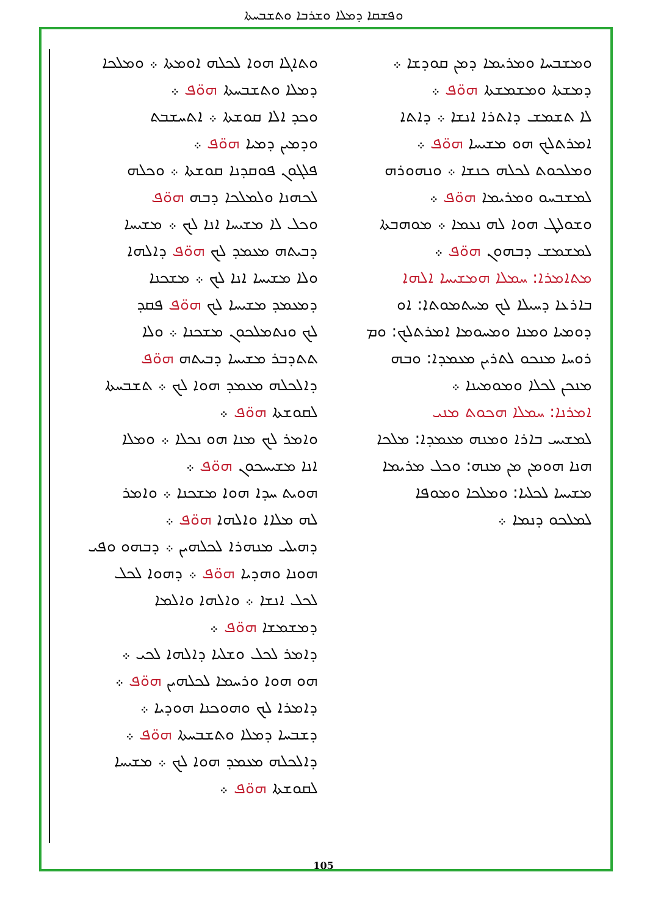ܘܦܫܩܐ ܕܡܠܐ ܘܫܪܒܐ ܘܬܫܒܚܬܐ
ܘܬܐܓܐ ܗܘܐ ܠܟܠܗ ܐܘܡܬܐ ܀ ܘܡܠܟܐ
ܕܡܠܐ ܘܬܫܒܚܬܐ ܗܘ̈ܦ ܀
ܘܟܕ ܐܠܐ ܩܘܫܬܐ ܀ ܐܬܚܫܒܬ
ܘܕܡܝܢ ܕܡܝܐ ܗܘ̈ܦ ܀
ܦܠܓܘܢ ܦܘܩܕܢܐ ܩܘܫܬܐ ܀ ܘܟܠܗ
ܠܟܗܢܐ ܘܠܡܠܟܐ ܕܒܗ ܗܘ̈ܦ
ܘܟܠ ܠܐ ܡܫܝܚܐ ܐܢܐ ܠܟ ܀ ܡܫܝܚܐ
ܕܒܝܬܗ ܡܥܡܕ ܠܟ ܗܘ̈ܦ ܕܐܠܗܐ
ܘܠܐ ܡܫܝܚܐ ܐܢܐ ܠܟ ܀ ܡܫܟܢܐ
ܕܡܥܡܕ ܡܫܝܚܐ ܠܟ ܗܘ̈ܦ ܦܩܕ
ܠܟ ܘܢܬܡܠܟܘܢ ܡܫܟܢܐ ܀ ܘܠܐ
ܬܬܕܒܪ ܡܫܝܚܐ ܕܒܝܬܗ ܗܘ̈ܦ
ܕܐܠܟܠܗ ܡܥܡܕ ܗܘܐ ܠܟ ܀ ܬܫܒܚܬܐ
ܠܩܘܫܬܐ ܗܘ̈ܦ ܀
ܘܐܡܪ ܠܟ ܡܢܐ ܗܘ ܢܟܠܐ ܀ ܘܡܠܐ
ܐܢܐ ܡܫܝܚܟܘܢ ܗܘ̈ܦ ܀
ܗܘܝܬ ܚܕܐ ܗܘܐ ܡܫܟܢܐ ܀ ܘܐܡܪ
ܠܗ ܡܠܐܐ ܘܐܠܗܐ ܗܘ̈ܦ ܀
ܕܗܝܠܝ ܡܢܗܪܐ ܠܟܠܗܝܢ ܀ ܕܒܗܘ ܘܦܝ
ܗܘܢܐ ܘܗܕܝܐ ܗܘ̈ܦ ܀ ܕܗܘܐ ܠܟܠ
ܠܟܠ ܐܢܫܐ ܀ ܘܐܠܗܐ ܘܐܠܡܐ
ܕܡܫܡܫܐ ܗܘ̈ܦ ܀
ܕܐܡܪ ܠܟܠ ܘܫܠܝܐ ܕܐܠܗܐ ܠܟܝ ܀
ܗܘ ܗܘܐ ܘܪܚܡܐ ܠܟܠܗܝܢ ܗܘ̈ܦ ܀
ܕܐܡܪܐ ܠܟ ܘܗܘܟܢܐ ܗܘܕܝܐ ܀
ܕܫܒܚܐ ܕܡܠܐ ܘܬܫܒܚܬܐ ܗܘ̈ܦ ܀
ܕܐܠܟܠܗ ܡܥܡܕ ܗܘܐ ܠܟ ܀ ܡܫܝܚܐ
ܠܩܘܫܬܐ ܗܘ̈ܦ ܀
ܘܡܫܒܚܐ ܘܡܪܝܡܐ ܕܡܢ ܩܘܕܫܐ ܀
ܕܡܫܬܐ ܘܡܫܡܫܬܐ ܗܘ̈ܦ ܀
ܠܐ ܬܫܡܫ ܕܐܬܪܐ ܐܢܫܐ ܀ ܕܐܬܐ
ܐܡܪܬܠܟ ܗܘ ܡܫܝܚܐ ܗܘ̈ܦ ܀
ܘܡܠܟܘܬ ܠܟܠܗ ܟܢܫܐ ܀ ܘܢܗܘܪܗ
ܠܡܫܒܚܘ ܘܡܪܝܡܐ ܗܘ̈ܦ ܀
ܘܫܘܠܛ ܗܘܐ ܠܗ ܢܥܡܐ ܀ ܡܘܗܒܬܐ
ܠܡܫܡܫ ܕܒܗܘܢ ܗܘ̈ܦ ܀
ܡܬܐܡܪܐ: ܚܡܠܐ ܗܡܫܝܚܐ ܐܠܗܐ
ܒܐܪܥܐ ܕܚܝܠܐ ܠܟ ܡܚܬܡܘܬܐ: ܐܘ
ܕܘܡܝܐ ܘܡܢܐ ܘܡܚܘܡܐ ܐܡܪܬܠܟ: ܘܡ
ܪܘܚܐ ܡܢܟܘ ܠܬܪܝܢ ܡܥܡܕܐ: ܘܒܗ
ܡܢܟܢ ܠܟܠܐ ܘܡܘܡܝܢܐ ܀
ܐܡܪܢܐ: ܚܡܠܐ ܗܟܘܬ ܡܢܝ
ܠܡܫܝܚ ܒܐܪܐ ܘܡܢܗ ܡܥܡܕܐ: ܡܠܟܐ
ܗܢܐ ܗܘܡܢ ܡܢ ܡܢܗ: ܘܟܠ ܡܪܝܡܐ
ܡܫܝܚܐ ܠܟܠܝܐ: ܘܡܠܟܐ ܘܡܘܦܐ
ܠܡܠܟܘ ܕܢܡܐ ܀
105